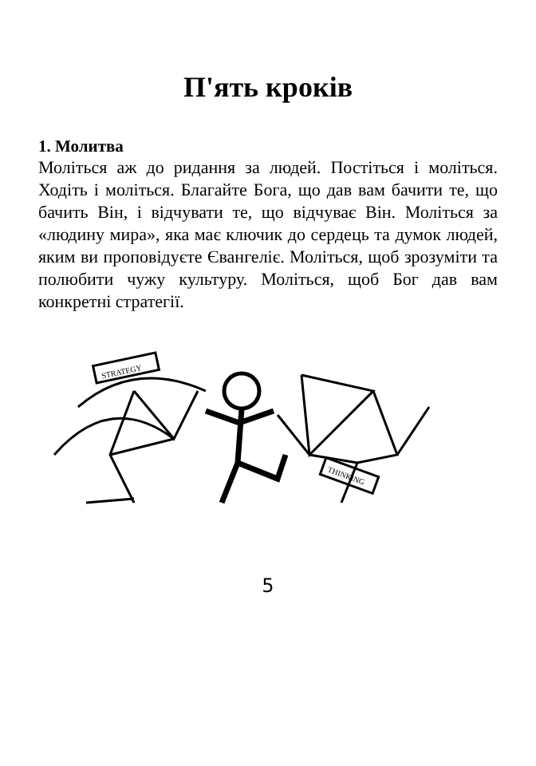П'ять кроків
1. Молитва
Моліться аж до ридання за людей. Постіться і моліться. Ходіть і моліться. Благайте Бога, що дав вам бачити те, що бачить Він, і відчувати те, що відчуває Він. Моліться за «людину мира», яка має ключик до сердець та думок людей, яким ви проповідуєте Євангеліє. Моліться, щоб зрозуміти та полюбити чужу культуру. Моліться, щоб Бог дав вам конкретні стратегії.
STRATEGY
THINKING
5